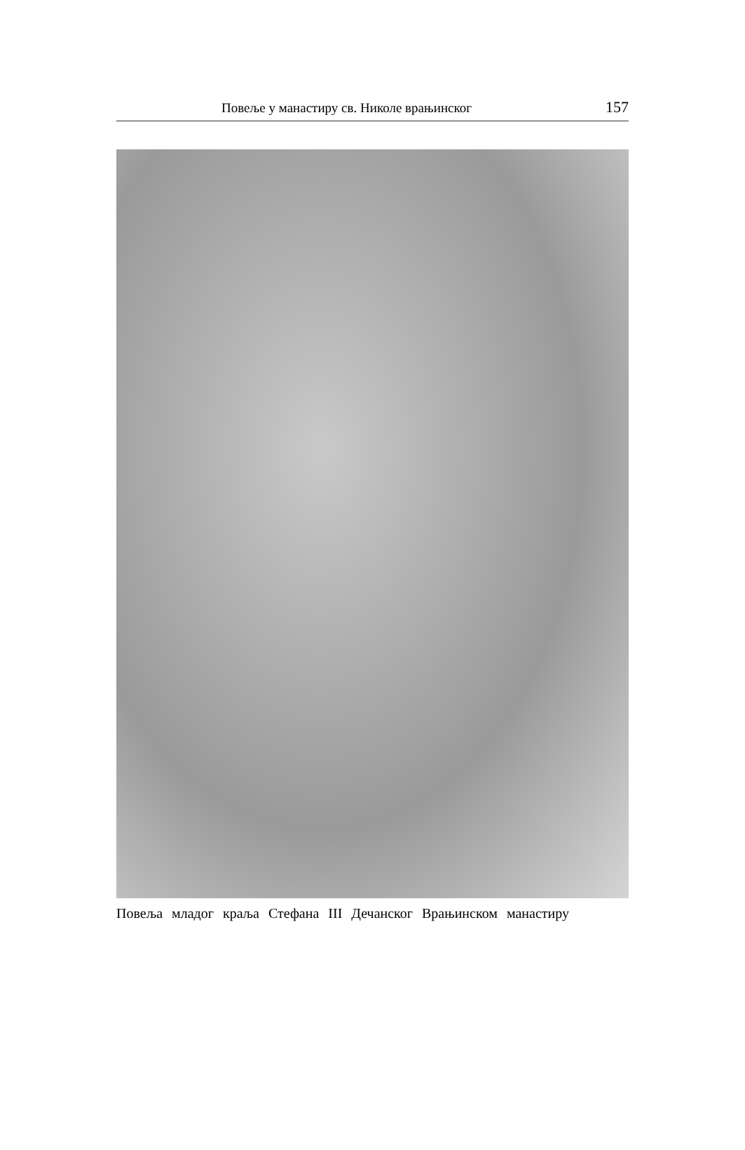Повеље у манастиру св. Николе врањинског 157
Повеља младог краља Стефана III Дечанског Врањинском манастиру